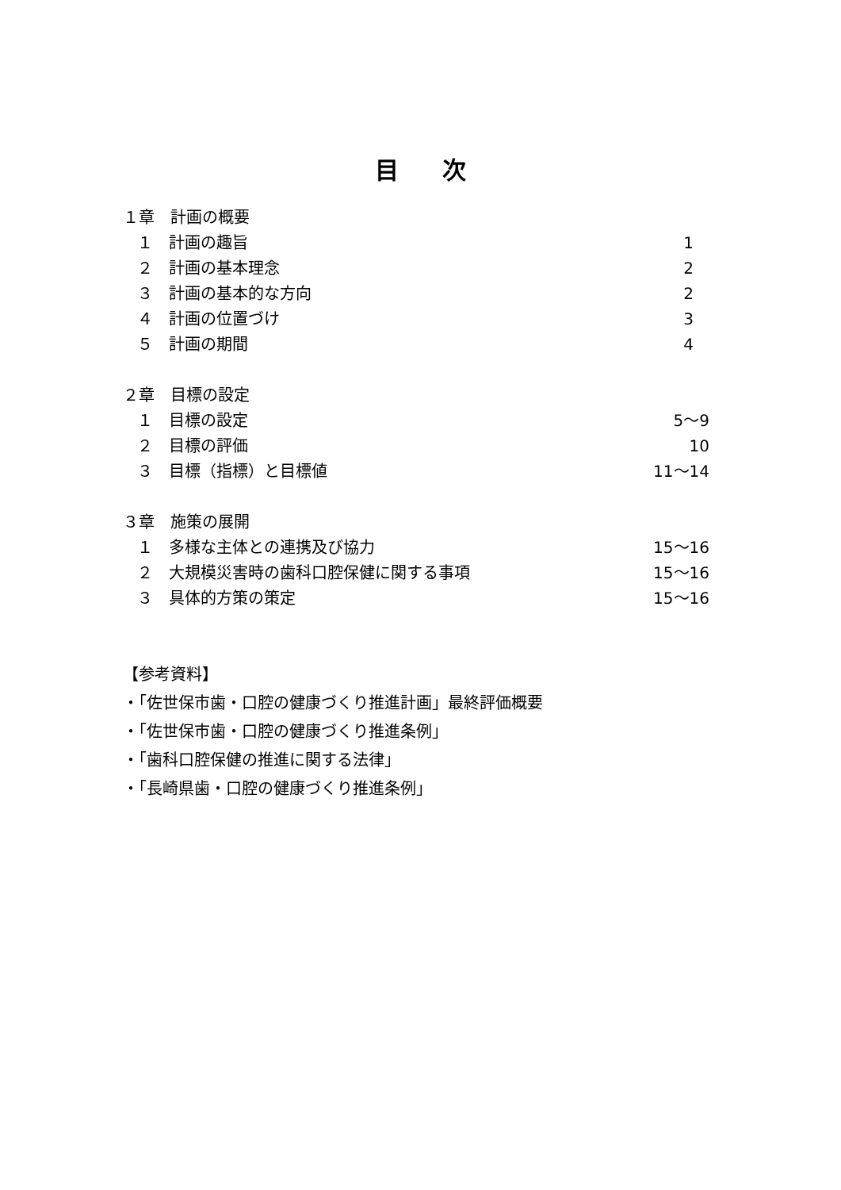目次
１章　計画の概要
１　計画の趣旨 1　
２　計画の基本理念 2　
３　計画の基本的な方向 2　
４　計画の位置づけ 3　
５　計画の期間 4　
２章　目標の設定
１　目標の設定 5～9
２　目標の評価 10
３　目標（指標）と目標値 11～14
３章　施策の展開
１　多様な主体との連携及び協力 15～16
２　大規模災害時の歯科口腔保健に関する事項 15～16
３　具体的方策の策定 15～16
【参考資料】
・「佐世保市歯・口腔の健康づくり推進計画」最終評価概要
・「佐世保市歯・口腔の健康づくり推進条例」
・「歯科口腔保健の推進に関する法律」
・「長崎県歯・口腔の健康づくり推進条例」